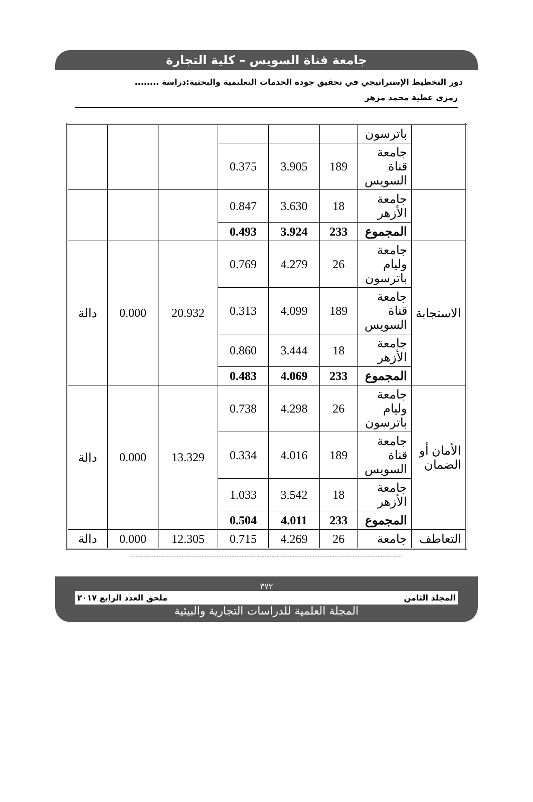جامعة قناة السويس – كلية التجارة
دور التخطيط الإستراتيجي في تحقيق جودة الخدمات التعليمية والبحثية:دراسة ........
رمزي عطية محمد مزهر
| | باترسون | | | | | | |
| | جامعة قناة السويس | 189 | 3.905 | 0.375 | | | |
| | جامعة الأزهر | 18 | 3.630 | 0.847 | | | |
| | المجموع | 233 | 3.924 | 0.493 | | | |
| الاستجابة | جامعة وليام باترسون | 26 | 4.279 | 0.769 | 20.932 | 0.000 | دالة |
| | جامعة قناة السويس | 189 | 4.099 | 0.313 | | | |
| | جامعة الأزهر | 18 | 3.444 | 0.860 | | | |
| | المجموع | 233 | 4.069 | 0.483 | | | |
| الأمان أو الضمان | جامعة وليام باترسون | 26 | 4.298 | 0.738 | 13.329 | 0.000 | دالة |
| | جامعة قناة السويس | 189 | 4.016 | 0.334 | | | |
| | جامعة الأزهر | 18 | 3.542 | 1.033 | | | |
| | المجموع | 233 | 4.011 | 0.504 | | | |
| التعاطف | جامعة | 26 | 4.269 | 0.715 | 12.305 | 0.000 | دالة |
٣٧٢
المجلد الثامن ملحق العدد الرابع ٢٠١٧
المجلة العلمية للدراسات التجارية والبيئية